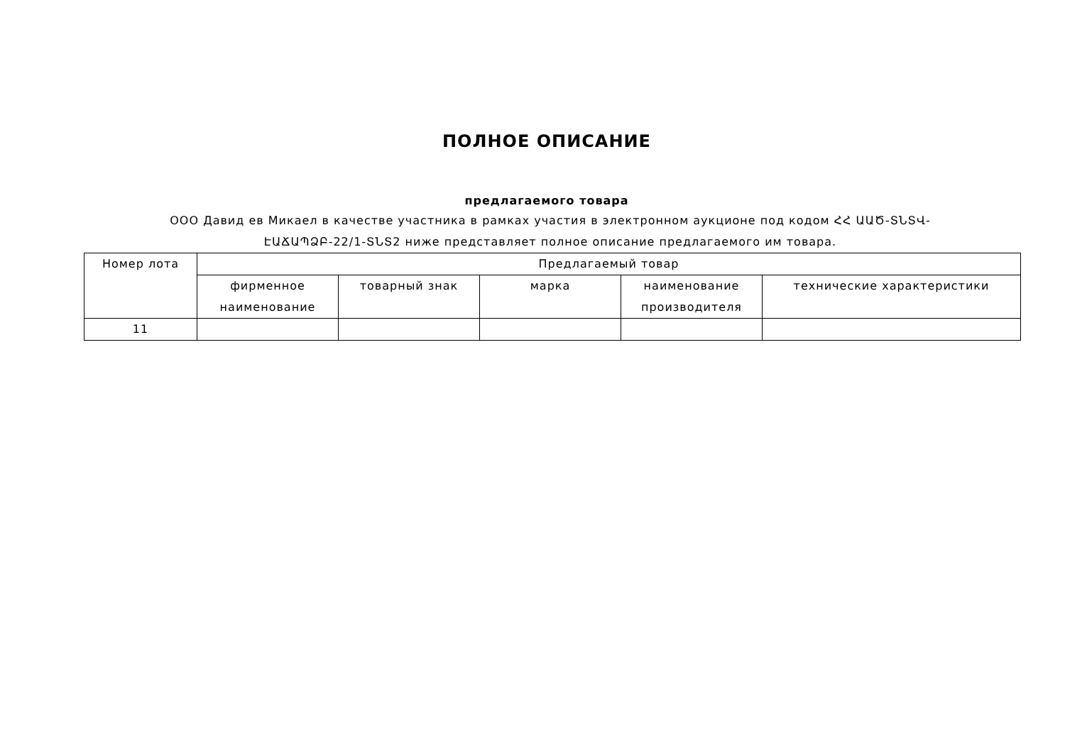ПОЛНОЕ ОПИСАНИЕ
предлагаемого товара
ООО Давид ев Микаел в качестве участника в рамках участия в электронном аукционе под кодом ՀՀ ԱԱԾ-ՏՆՏՎ-ԷԱՃԱՊՁԲ-22/1-ՏՆՏ2 ниже представляет полное описание предлагаемого им товара.
| Номер лота | Предлагаемый товар | | | | |
| --- | --- | --- | --- | --- | --- |
| | фирменное наименование | товарный знак | марка | наименование производителя | технические характеристики |
| 11 | | | | | |